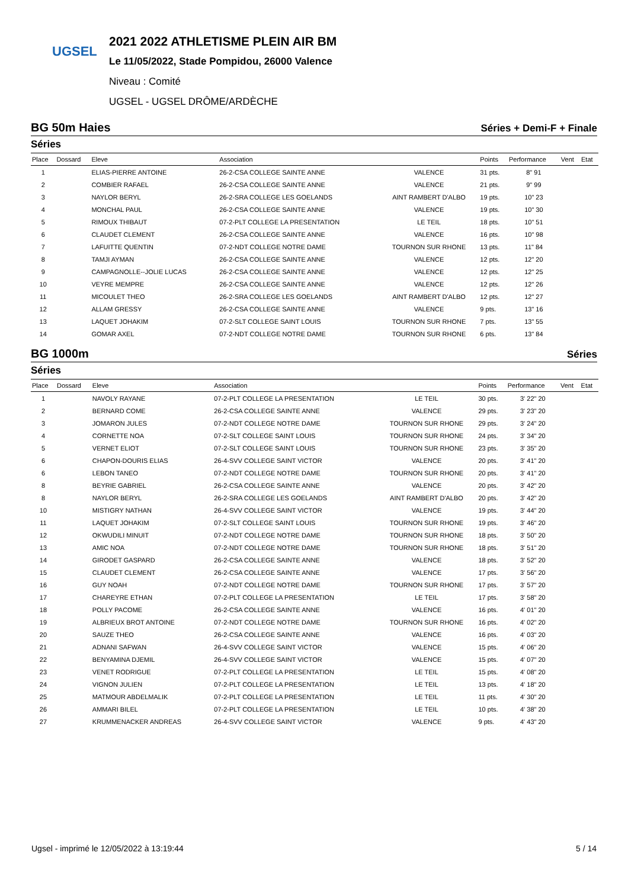UGSEL
2021 2022 ATHLETISME PLEIN AIR BM
Le 11/05/2022, Stade Pompidou, 26000 Valence
Niveau : Comité
UGSEL - UGSEL DRÔME/ARDÈCHE
BG 50m Haies Séries + Demi-F + Finale
Séries
| Place | Dossard | Eleve | Association | | Points | Performance | Vent | Etat |
| --- | --- | --- | --- | --- | --- | --- | --- | --- |
| 1 | | ELIAS-PIERRE ANTOINE | 26-2-CSA COLLEGE SAINTE ANNE | VALENCE | 31 pts. | 8" 91 | | |
| 2 | | COMBIER RAFAEL | 26-2-CSA COLLEGE SAINTE ANNE | VALENCE | 21 pts. | 9" 99 | | |
| 3 | | NAYLOR BERYL | 26-2-SRA COLLEGE LES GOELANDS | AINT RAMBERT D'ALBO | 19 pts. | 10" 23 | | |
| 4 | | MONCHAL PAUL | 26-2-CSA COLLEGE SAINTE ANNE | VALENCE | 19 pts. | 10" 30 | | |
| 5 | | RIMOUX THIBAUT | 07-2-PLT COLLEGE LA PRESENTATION | LE TEIL | 18 pts. | 10" 51 | | |
| 6 | | CLAUDET CLEMENT | 26-2-CSA COLLEGE SAINTE ANNE | VALENCE | 16 pts. | 10" 98 | | |
| 7 | | LAFUITTE QUENTIN | 07-2-NDT COLLEGE NOTRE DAME | TOURNON SUR RHONE | 13 pts. | 11" 84 | | |
| 8 | | TAMJI AYMAN | 26-2-CSA COLLEGE SAINTE ANNE | VALENCE | 12 pts. | 12" 20 | | |
| 9 | | CAMPAGNOLLE--JOLIE LUCAS | 26-2-CSA COLLEGE SAINTE ANNE | VALENCE | 12 pts. | 12" 25 | | |
| 10 | | VEYRE MEMPRE | 26-2-CSA COLLEGE SAINTE ANNE | VALENCE | 12 pts. | 12" 26 | | |
| 11 | | MICOULET THEO | 26-2-SRA COLLEGE LES GOELANDS | AINT RAMBERT D'ALBO | 12 pts. | 12" 27 | | |
| 12 | | ALLAM GRESSY | 26-2-CSA COLLEGE SAINTE ANNE | VALENCE | 9 pts. | 13" 16 | | |
| 13 | | LAQUET JOHAKIM | 07-2-SLT COLLEGE SAINT LOUIS | TOURNON SUR RHONE | 7 pts. | 13" 55 | | |
| 14 | | GOMAR AXEL | 07-2-NDT COLLEGE NOTRE DAME | TOURNON SUR RHONE | 6 pts. | 13" 84 | | |
BG 1000m Séries
Séries
| Place | Dossard | Eleve | Association | | Points | Performance | Vent | Etat |
| --- | --- | --- | --- | --- | --- | --- | --- | --- |
| 1 | | NAVOLY RAYANE | 07-2-PLT COLLEGE LA PRESENTATION | LE TEIL | 30 pts. | 3' 22" 20 | | |
| 2 | | BERNARD COME | 26-2-CSA COLLEGE SAINTE ANNE | VALENCE | 29 pts. | 3' 23" 20 | | |
| 3 | | JOMARON JULES | 07-2-NDT COLLEGE NOTRE DAME | TOURNON SUR RHONE | 29 pts. | 3' 24" 20 | | |
| 4 | | CORNETTE NOA | 07-2-SLT COLLEGE SAINT LOUIS | TOURNON SUR RHONE | 24 pts. | 3' 34" 20 | | |
| 5 | | VERNET ELIOT | 07-2-SLT COLLEGE SAINT LOUIS | TOURNON SUR RHONE | 23 pts. | 3' 35" 20 | | |
| 6 | | CHAPON-DOURIS ELIAS | 26-4-SVV COLLEGE SAINT VICTOR | VALENCE | 20 pts. | 3' 41" 20 | | |
| 6 | | LEBON TANEO | 07-2-NDT COLLEGE NOTRE DAME | TOURNON SUR RHONE | 20 pts. | 3' 41" 20 | | |
| 8 | | BEYRIE GABRIEL | 26-2-CSA COLLEGE SAINTE ANNE | VALENCE | 20 pts. | 3' 42" 20 | | |
| 8 | | NAYLOR BERYL | 26-2-SRA COLLEGE LES GOELANDS | AINT RAMBERT D'ALBO | 20 pts. | 3' 42" 20 | | |
| 10 | | MISTIGRY NATHAN | 26-4-SVV COLLEGE SAINT VICTOR | VALENCE | 19 pts. | 3' 44" 20 | | |
| 11 | | LAQUET JOHAKIM | 07-2-SLT COLLEGE SAINT LOUIS | TOURNON SUR RHONE | 19 pts. | 3' 46" 20 | | |
| 12 | | OKWUDILI MINUIT | 07-2-NDT COLLEGE NOTRE DAME | TOURNON SUR RHONE | 18 pts. | 3' 50" 20 | | |
| 13 | | AMIC NOA | 07-2-NDT COLLEGE NOTRE DAME | TOURNON SUR RHONE | 18 pts. | 3' 51" 20 | | |
| 14 | | GIRODET GASPARD | 26-2-CSA COLLEGE SAINTE ANNE | VALENCE | 18 pts. | 3' 52" 20 | | |
| 15 | | CLAUDET CLEMENT | 26-2-CSA COLLEGE SAINTE ANNE | VALENCE | 17 pts. | 3' 56" 20 | | |
| 16 | | GUY NOAH | 07-2-NDT COLLEGE NOTRE DAME | TOURNON SUR RHONE | 17 pts. | 3' 57" 20 | | |
| 17 | | CHAREYRE ETHAN | 07-2-PLT COLLEGE LA PRESENTATION | LE TEIL | 17 pts. | 3' 58" 20 | | |
| 18 | | POLLY PACOME | 26-2-CSA COLLEGE SAINTE ANNE | VALENCE | 16 pts. | 4' 01" 20 | | |
| 19 | | ALBRIEUX BROT ANTOINE | 07-2-NDT COLLEGE NOTRE DAME | TOURNON SUR RHONE | 16 pts. | 4' 02" 20 | | |
| 20 | | SAUZE THEO | 26-2-CSA COLLEGE SAINTE ANNE | VALENCE | 16 pts. | 4' 03" 20 | | |
| 21 | | ADNANI SAFWAN | 26-4-SVV COLLEGE SAINT VICTOR | VALENCE | 15 pts. | 4' 06" 20 | | |
| 22 | | BENYAMINA DJEMIL | 26-4-SVV COLLEGE SAINT VICTOR | VALENCE | 15 pts. | 4' 07" 20 | | |
| 23 | | VENET RODRIGUE | 07-2-PLT COLLEGE LA PRESENTATION | LE TEIL | 15 pts. | 4' 08" 20 | | |
| 24 | | VIGNON JULIEN | 07-2-PLT COLLEGE LA PRESENTATION | LE TEIL | 13 pts. | 4' 18" 20 | | |
| 25 | | MATMOUR ABDELMALIK | 07-2-PLT COLLEGE LA PRESENTATION | LE TEIL | 11 pts. | 4' 30" 20 | | |
| 26 | | AMMARI BILEL | 07-2-PLT COLLEGE LA PRESENTATION | LE TEIL | 10 pts. | 4' 38" 20 | | |
| 27 | | KRUMMENACKER ANDREAS | 26-4-SVV COLLEGE SAINT VICTOR | VALENCE | 9 pts. | 4' 43" 20 | | |
Ugsel - imprimé le 12/05/2022 à 13:19:44 5 / 14